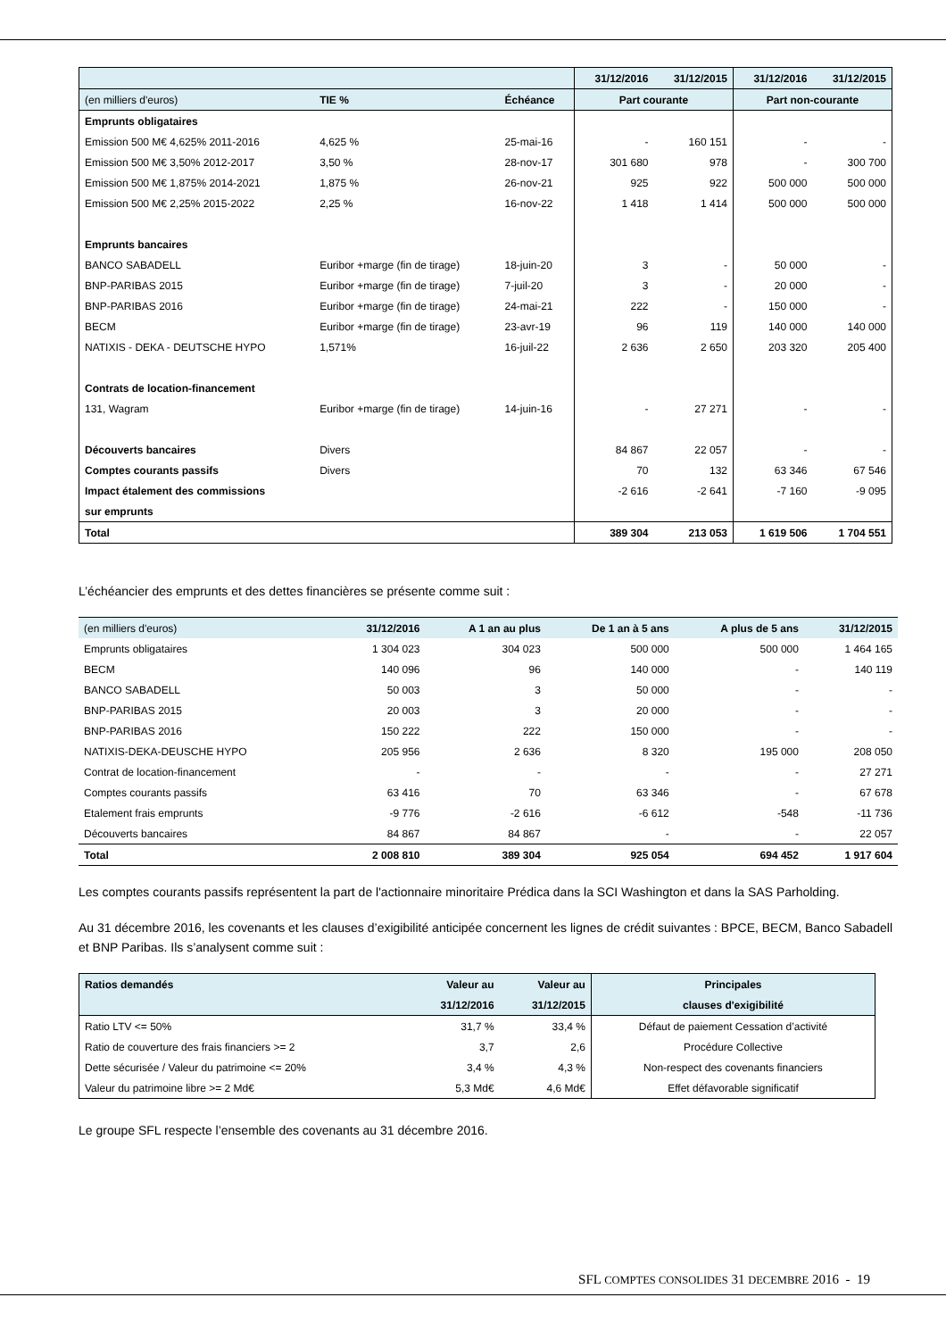| | | | 31/12/2016 | 31/12/2015 | 31/12/2016 | 31/12/2015 |
| (en milliers d'euros) | TIE % | Échéance | Part courante | | Part non-courante | |
| Emprunts obligataires | | | | | | |
| Emission 500 M€ 4,625% 2011-2016 | 4,625 % | 25-mai-16 | - | 160 151 | - | - |
| Emission 500 M€ 3,50% 2012-2017 | 3,50 % | 28-nov-17 | 301 680 | 978 | - | 300 700 |
| Emission 500 M€ 1,875% 2014-2021 | 1,875 % | 26-nov-21 | 925 | 922 | 500 000 | 500 000 |
| Emission 500 M€ 2,25% 2015-2022 | 2,25 % | 16-nov-22 | 1 418 | 1 414 | 500 000 | 500 000 |
| Emprunts bancaires | | | | | | |
| BANCO SABADELL | Euribor +marge (fin de tirage) | 18-juin-20 | 3 | - | 50 000 | - |
| BNP-PARIBAS 2015 | Euribor +marge (fin de tirage) | 7-juil-20 | 3 | - | 20 000 | - |
| BNP-PARIBAS 2016 | Euribor +marge (fin de tirage) | 24-mai-21 | 222 | - | 150 000 | - |
| BECM | Euribor +marge (fin de tirage) | 23-avr-19 | 96 | 119 | 140 000 | 140 000 |
| NATIXIS - DEKA - DEUTSCHE HYPO | 1,571% | 16-juil-22 | 2 636 | 2 650 | 203 320 | 205 400 |
| Contrats de location-financement | | | | | | |
| 131, Wagram | Euribor +marge (fin de tirage) | 14-juin-16 | - | 27 271 | - | - |
| Découverts bancaires | Divers | | 84 867 | 22 057 | - | - |
| Comptes courants passifs | Divers | | 70 | 132 | 63 346 | 67 546 |
| Impact étalement des commissions | | | -2 616 | -2 641 | -7 160 | -9 095 |
| sur emprunts | | | | | | |
| Total | | | 389 304 | 213 053 | 1 619 506 | 1 704 551 |
L’échéancier des emprunts et des dettes financières se présente comme suit :
| (en milliers d'euros) | 31/12/2016 | A 1 an au plus | De 1 an à 5 ans | A plus de 5 ans | 31/12/2015 |
| Emprunts obligataires | 1 304 023 | 304 023 | 500 000 | 500 000 | 1 464 165 |
| BECM | 140 096 | 96 | 140 000 | - | 140 119 |
| BANCO SABADELL | 50 003 | 3 | 50 000 | - | - |
| BNP-PARIBAS 2015 | 20 003 | 3 | 20 000 | - | - |
| BNP-PARIBAS 2016 | 150 222 | 222 | 150 000 | - | - |
| NATIXIS-DEKA-DEUSCHE HYPO | 205 956 | 2 636 | 8 320 | 195 000 | 208 050 |
| Contrat de location-financement | - | - | - | - | 27 271 |
| Comptes courants passifs | 63 416 | 70 | 63 346 | - | 67 678 |
| Etalement frais emprunts | -9 776 | -2 616 | -6 612 | -548 | -11 736 |
| Découverts bancaires | 84 867 | 84 867 | - | - | 22 057 |
| Total | 2 008 810 | 389 304 | 925 054 | 694 452 | 1 917 604 |
Les comptes courants passifs représentent la part de l'actionnaire minoritaire Prédica dans la SCI Washington et dans la SAS Parholding.
Au 31 décembre 2016, les covenants et les clauses d’exigibilité anticipée concernent les lignes de crédit suivantes : BPCE, BECM, Banco Sabadell et BNP Paribas. Ils s’analysent comme suit :
| Ratios demandés | Valeur au | Valeur au | Principales |
| | 31/12/2016 | 31/12/2015 | clauses d'exigibilité |
| Ratio LTV <= 50% | 31,7 % | 33,4 % | Défaut de paiement Cessation d’activité |
| Ratio de couverture des frais financiers >= 2 | 3,7 | 2,6 | Procédure Collective |
| Dette sécurisée / Valeur du patrimoine <= 20% | 3,4 % | 4,3 % | Non-respect des covenants financiers |
| Valeur du patrimoine libre >= 2 Md€ | 5,3 Md€ | 4,6 Md€ | Effet défavorable significatif |
Le groupe SFL respecte l’ensemble des covenants au 31 décembre 2016.
SFL COMPTES CONSOLIDES 31 DECEMBRE 2016 - 19